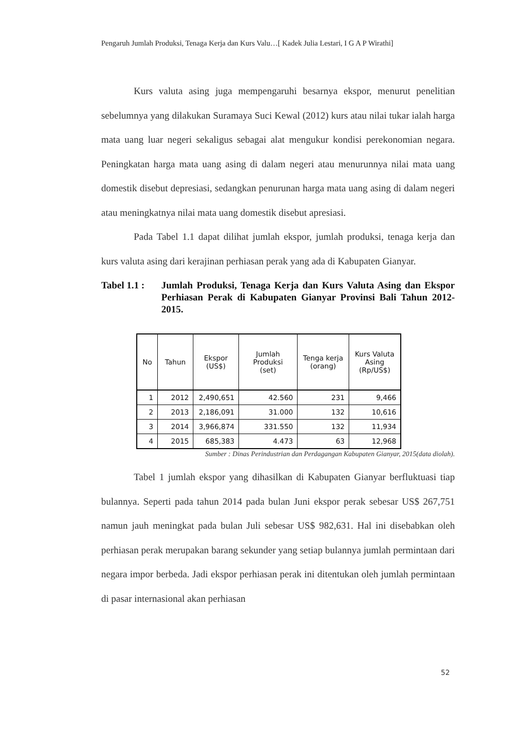Pengaruh Jumlah Produksi, Tenaga Kerja dan Kurs Valu…[ Kadek Julia Lestari, I G A P Wirathi]
Kurs valuta asing juga mempengaruhi besarnya ekspor, menurut penelitian sebelumnya yang dilakukan Suramaya Suci Kewal (2012) kurs atau nilai tukar ialah harga mata uang luar negeri sekaligus sebagai alat mengukur kondisi perekonomian negara. Peningkatan harga mata uang asing di dalam negeri atau menurunnya nilai mata uang domestik disebut depresiasi, sedangkan penurunan harga mata uang asing di dalam negeri atau meningkatnya nilai mata uang domestik disebut apresiasi.
Pada Tabel 1.1 dapat dilihat jumlah ekspor, jumlah produksi, tenaga kerja dan kurs valuta asing dari kerajinan perhiasan perak yang ada di Kabupaten Gianyar.
Tabel 1.1 :
Jumlah Produksi, Tenaga Kerja dan Kurs Valuta Asing dan Ekspor Perhiasan Perak di Kabupaten Gianyar Provinsi Bali Tahun 2012-2015.
| No | Tahun | Ekspor (US$) | Jumlah Produksi (set) | Tenga kerja (orang) | Kurs Valuta Asing (Rp/US$) |
| --- | --- | --- | --- | --- | --- |
| 1 | 2012 | 2,490,651 | 42.560 | 231 | 9,466 |
| 2 | 2013 | 2,186,091 | 31.000 | 132 | 10,616 |
| 3 | 2014 | 3,966,874 | 331.550 | 132 | 11,934 |
| 4 | 2015 | 685,383 | 4.473 | 63 | 12,968 |
Sumber : Dinas Perindustrian dan Perdagangan Kabupaten Gianyar, 2015(data diolah).
Tabel 1 jumlah ekspor yang dihasilkan di Kabupaten Gianyar berfluktuasi tiap bulannya. Seperti pada tahun 2014 pada bulan Juni ekspor perak sebesar US$ 267,751 namun jauh meningkat pada bulan Juli sebesar US$ 982,631. Hal ini disebabkan oleh perhiasan perak merupakan barang sekunder yang setiap bulannya jumlah permintaan dari negara impor berbeda. Jadi ekspor perhiasan perak ini ditentukan oleh jumlah permintaan di pasar internasional akan perhiasan
52